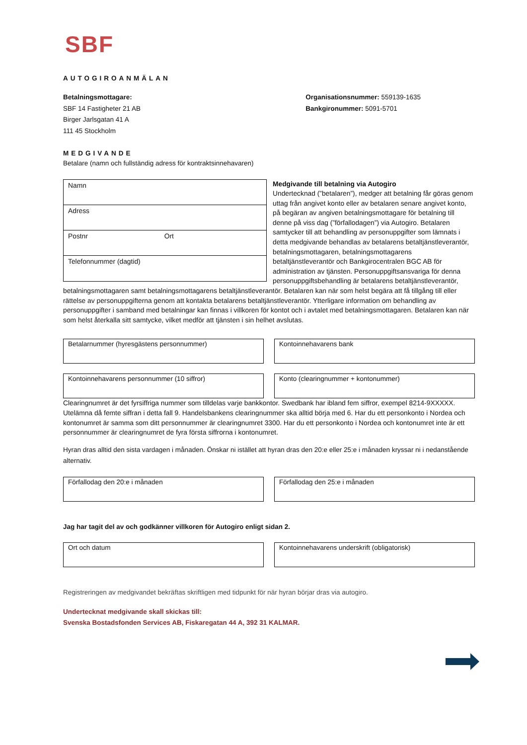SBF
AUTOGIROANMÄLAN
Betalningsmottagare:
SBF 14 Fastigheter 21 AB
Birger Jarlsgatan 41 A
111 45 Stockholm
Organisationsnummer: 559139-1635
Bankgironummer: 5091-5701
MEDGIVANDE
Betalare (namn och fullständig adress för kontraktsinnehavaren)
Namn
Adress
Postnr Ort
Telefonnummer (dagtid)
Medgivande till betalning via Autogiro
Undertecknad (”betalaren”), medger att betalning får göras genom uttag från angivet konto eller av betalaren senare angivet konto, på begäran av angiven betalningsmottagare för betalning till denne på viss dag (”förfallodagen”) via Autogiro. Betalaren samtycker till att behandling av personuppgifter som lämnats i detta medgivande behandlas av betalarens betaltjänstleverantör, betalningsmottagaren, betalningsmottagarens betaltjänstleverantör och Bankgirocentralen BGC AB för administration av tjänsten. Personuppgiftsansvariga för denna personuppgiftsbehandling är betalarens betaltjänstleverantör, betalningsmottagaren samt betalningsmottagarens betaltjänstleverantör. Betalaren kan när som helst begära att få tillgång till eller rättelse av personuppgifterna genom att kontakta betalarens betaltjänstleverantör. Ytterligare information om behandling av personuppgifter i samband med betalningar kan finnas i villkoren för kontot och i avtalet med betalningsmottagaren. Betalaren kan när som helst återkalla sitt samtycke, vilket medför att tjänsten i sin helhet avslutas.
Betalarnummer (hyresgästens personnummer) Kontoinnehavarens bank
Kontoinnehavarens personnummer (10 siffror) Konto (clearingnummer + kontonummer)
Clearingnumret är det fyrsiffriga nummer som tilldelas varje bankkontor. Swedbank har ibland fem siffror, exempel 8214-9XXXXX. Utelämna då femte siffran i detta fall 9. Handelsbankens clearingnummer ska alltid börja med 6. Har du ett personkonto i Nordea och kontonumret är samma som ditt personnummer är clearingnumret 3300. Har du ett personkonto i Nordea och kontonumret inte är ett personnummer är clearingnumret de fyra första siffrorna i kontonumret.
Hyran dras alltid den sista vardagen i månaden. Önskar ni istället att hyran dras den 20:e eller 25:e i månaden kryssar ni i nedanstående alternativ.
Förfallodag den 20:e i månaden Förfallodag den 25:e i månaden
Jag har tagit del av och godkänner villkoren för Autogiro enligt sidan 2.
Ort och datum Kontoinnehavarens underskrift (obligatorisk)
Registreringen av medgivandet bekräftas skriftligen med tidpunkt för när hyran börjar dras via autogiro.
Undertecknat medgivande skall skickas till:
Svenska Bostadsfonden Services AB, Fiskaregatan 44 A, 392 31 KALMAR.